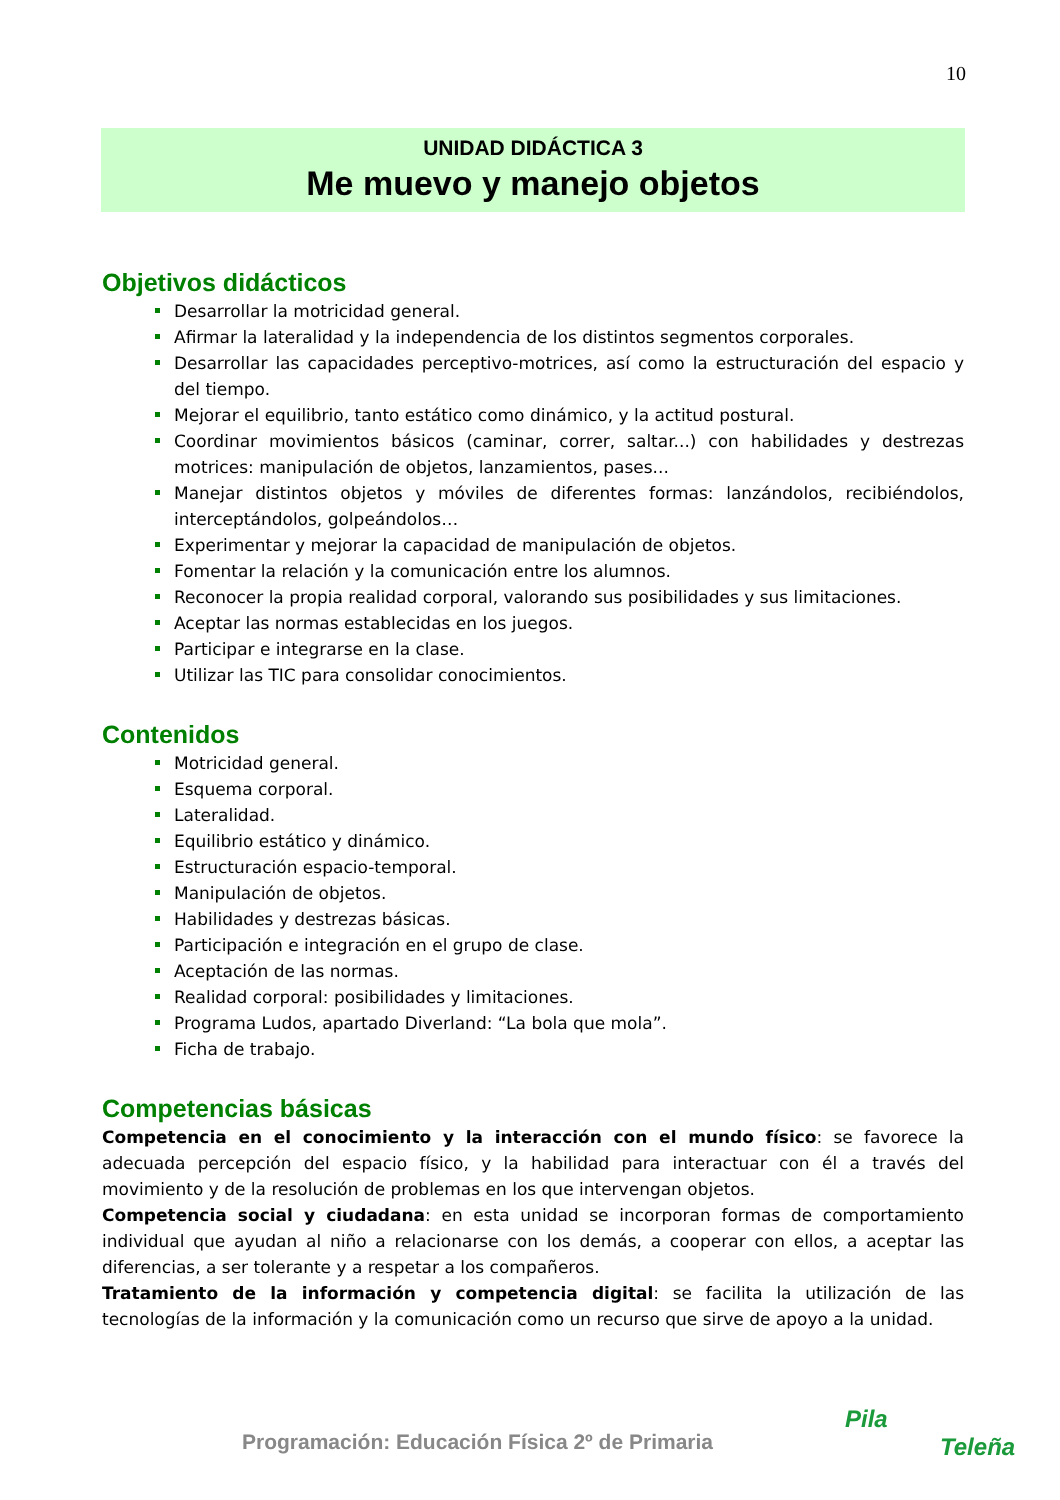10
UNIDAD DIDÁCTICA 3
Me muevo y manejo objetos
Objetivos didácticos
Desarrollar la motricidad general.
Afirmar la lateralidad y la independencia de los distintos segmentos corporales.
Desarrollar las capacidades perceptivo-motrices, así como la estructuración del espacio y del tiempo.
Mejorar el equilibrio, tanto estático como dinámico, y la actitud postural.
Coordinar movimientos básicos (caminar, correr, saltar...) con habilidades y destrezas motrices: manipulación de objetos, lanzamientos, pases...
Manejar distintos objetos y móviles de diferentes formas: lanzándolos, recibiéndolos, interceptándolos, golpeándolos…
Experimentar y mejorar la capacidad de manipulación de objetos.
Fomentar la relación y la comunicación entre los alumnos.
Reconocer la propia realidad corporal, valorando sus posibilidades y sus limitaciones.
Aceptar las normas establecidas en los juegos.
Participar e integrarse en la clase.
Utilizar las TIC para consolidar conocimientos.
Contenidos
Motricidad general.
Esquema corporal.
Lateralidad.
Equilibrio estático y dinámico.
Estructuración espacio-temporal.
Manipulación de objetos.
Habilidades y destrezas básicas.
Participación e integración en el grupo de clase.
Aceptación de las normas.
Realidad corporal: posibilidades y limitaciones.
Programa Ludos, apartado Diverland: “La bola que mola”.
Ficha de trabajo.
Competencias básicas
Competencia en el conocimiento y la interacción con el mundo físico: se favorece la adecuada percepción del espacio físico, y la habilidad para interactuar con él a través del movimiento y de la resolución de problemas en los que intervengan objetos.
Competencia social y ciudadana: en esta unidad se incorporan formas de comportamiento individual que ayudan al niño a relacionarse con los demás, a cooperar con ellos, a aceptar las diferencias, a ser tolerante y a respetar a los compañeros.
Tratamiento de la información y competencia digital: se facilita la utilización de las tecnologías de la información y la comunicación como un recurso que sirve de apoyo a la unidad.
Programación: Educación Física 2º de Primaria
Pila
Teleña